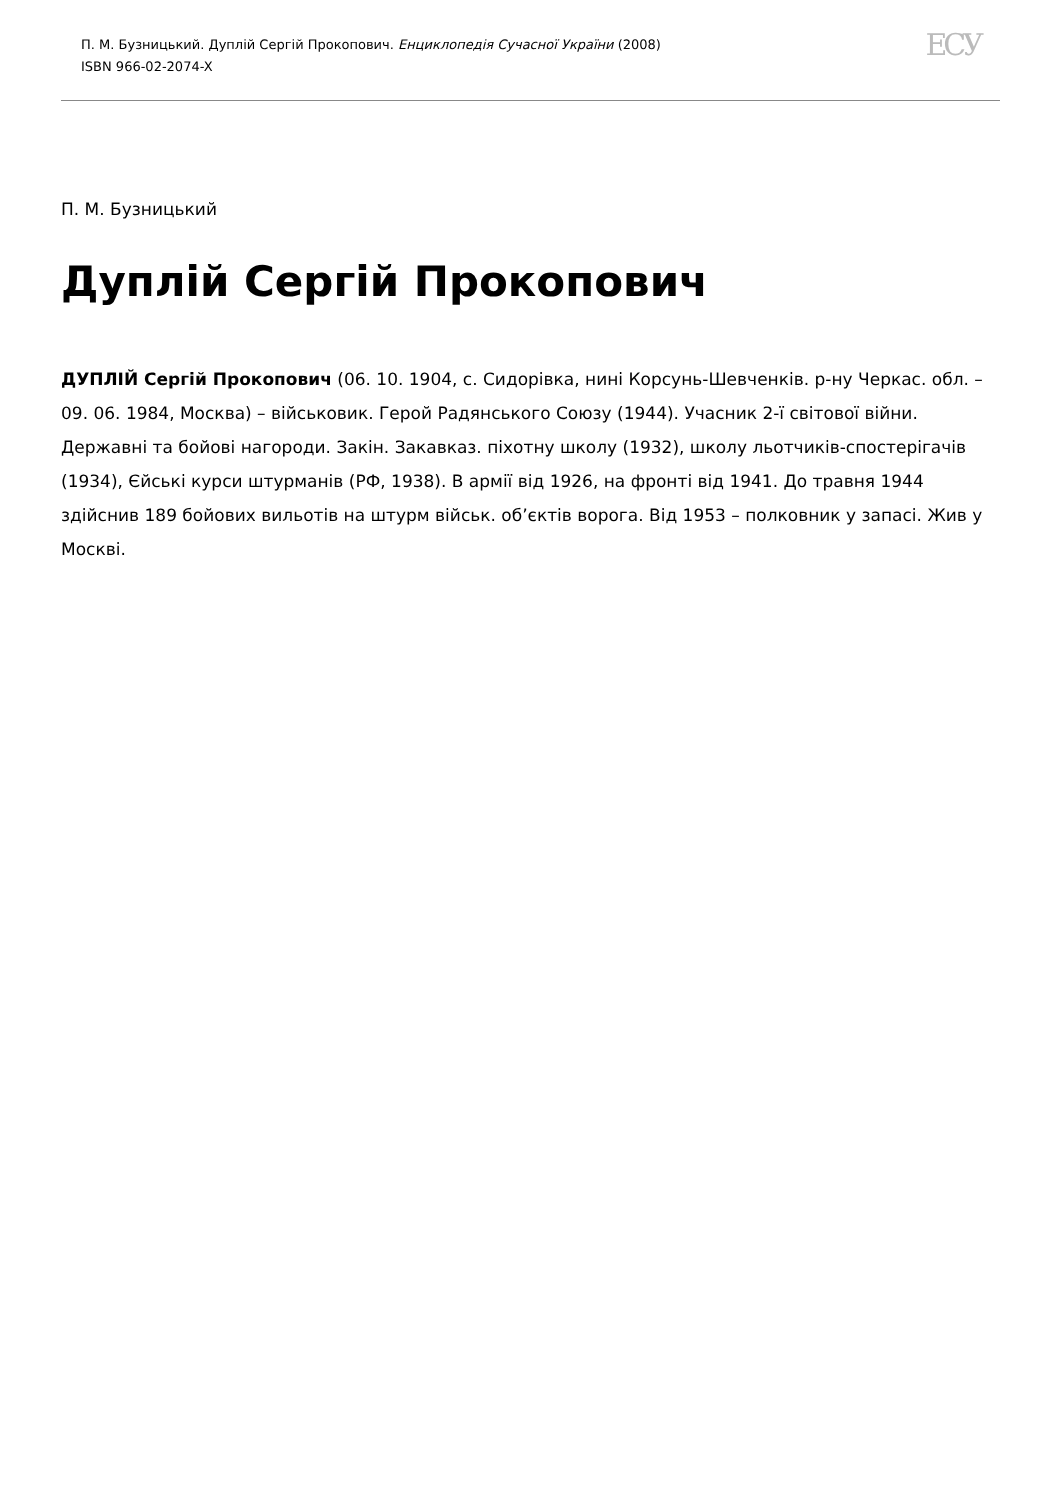П. М. Бузницький. Дуплій Сергій Прокопович. Енциклопедія Сучасної України (2008)
ISBN 966-02-2074-X
ЕСУ
П. М. Бузницький
Дуплій Сергій Прокопович
ДУПЛІЙ Сергій Прокопович (06. 10. 1904, с. Сидорівка, нині Корсунь-Шевченків. р-ну Черкас. обл. – 09. 06. 1984, Москва) – військовик. Герой Радянського Союзу (1944). Учасник 2-ї світової війни. Державні та бойові нагороди. Закін. Закавказ. піхотну школу (1932), школу льотчиків-спостерігачів (1934), Єйські курси штурманів (РФ, 1938). В армії від 1926, на фронті від 1941. До травня 1944 здійснив 189 бойових вильотів на штурм військ. об’єктів ворога. Від 1953 – полковник у запасі. Жив у Москві.